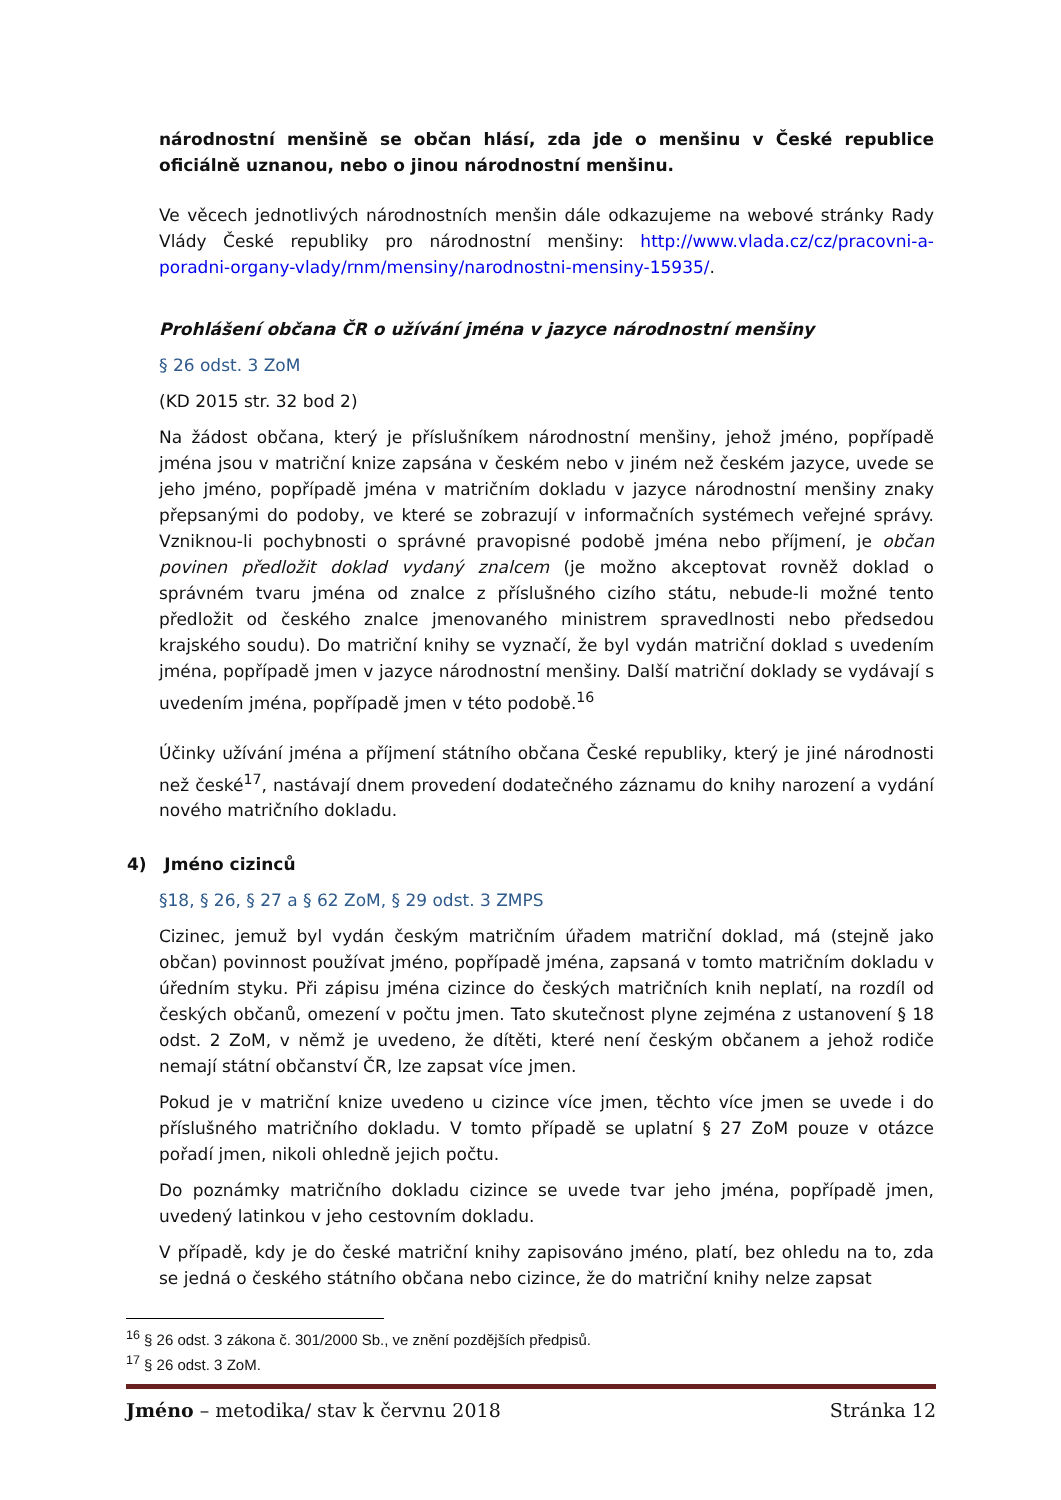národnostní menšině se občan hlásí, zda jde o menšinu v České republice oficiálně uznanou, nebo o jinou národnostní menšinu.
Ve věcech jednotlivých národnostních menšin dále odkazujeme na webové stránky Rady Vlády České republiky pro národnostní menšiny: http://www.vlada.cz/cz/pracovni-a-poradni-organy-vlady/rnm/mensiny/narodnostni-mensiny-15935/.
Prohlášení občana ČR o užívání jména v jazyce národnostní menšiny
§ 26 odst. 3 ZoM
(KD 2015 str. 32 bod 2)
Na žádost občana, který je příslušníkem národnostní menšiny, jehož jméno, popřípadě jména jsou v matriční knize zapsána v českém nebo v jiném než českém jazyce, uvede se jeho jméno, popřípadě jména v matričním dokladu v jazyce národnostní menšiny znaky přepsanými do podoby, ve které se zobrazují v informačních systémech veřejné správy. Vzniknou-li pochybnosti o správné pravopisné podobě jména nebo příjmení, je občan povinen předložit doklad vydaný znalcem (je možno akceptovat rovněž doklad o správném tvaru jména od znalce z příslušného cizího státu, nebude-li možné tento předložit od českého znalce jmenovaného ministrem spravedlnosti nebo předsedou krajského soudu). Do matriční knihy se vyznačí, že byl vydán matriční doklad s uvedením jména, popřípadě jmen v jazyce národnostní menšiny. Další matriční doklady se vydávají s uvedením jména, popřípadě jmen v této podobě.<sup>16</sup>
Účinky užívání jména a příjmení státního občana České republiky, který je jiné národnosti než české<sup>17</sup>, nastávají dnem provedení dodatečného záznamu do knihy narození a vydání nového matričního dokladu.
4) Jméno cizinců
§18, § 26, § 27 a § 62 ZoM, § 29 odst. 3 ZMPS
Cizinec, jemuž byl vydán českým matričním úřadem matriční doklad, má (stejně jako občan) povinnost používat jméno, popřípadě jména, zapsaná v tomto matričním dokladu v úředním styku. Při zápisu jména cizince do českých matričních knih neplatí, na rozdíl od českých občanů, omezení v počtu jmen. Tato skutečnost plyne zejména z ustanovení § 18 odst. 2 ZoM, v němž je uvedeno, že dítěti, které není českým občanem a jehož rodiče nemají státní občanství ČR, lze zapsat více jmen.
Pokud je v matriční knize uvedeno u cizince více jmen, těchto více jmen se uvede i do příslušného matričního dokladu. V tomto případě se uplatní § 27 ZoM pouze v otázce pořadí jmen, nikoli ohledně jejich počtu.
Do poznámky matričního dokladu cizince se uvede tvar jeho jména, popřípadě jmen, uvedený latinkou v jeho cestovním dokladu.
V případě, kdy je do české matriční knihy zapisováno jméno, platí, bez ohledu na to, zda se jedná o českého státního občana nebo cizince, že do matriční knihy nelze zapsat
<sup>16</sup> § 26 odst. 3 zákona č. 301/2000 Sb., ve znění pozdějších předpisů.
<sup>17</sup> § 26 odst. 3 ZoM.
Jméno – metodika/ stav k červnu 2018 Stránka 12